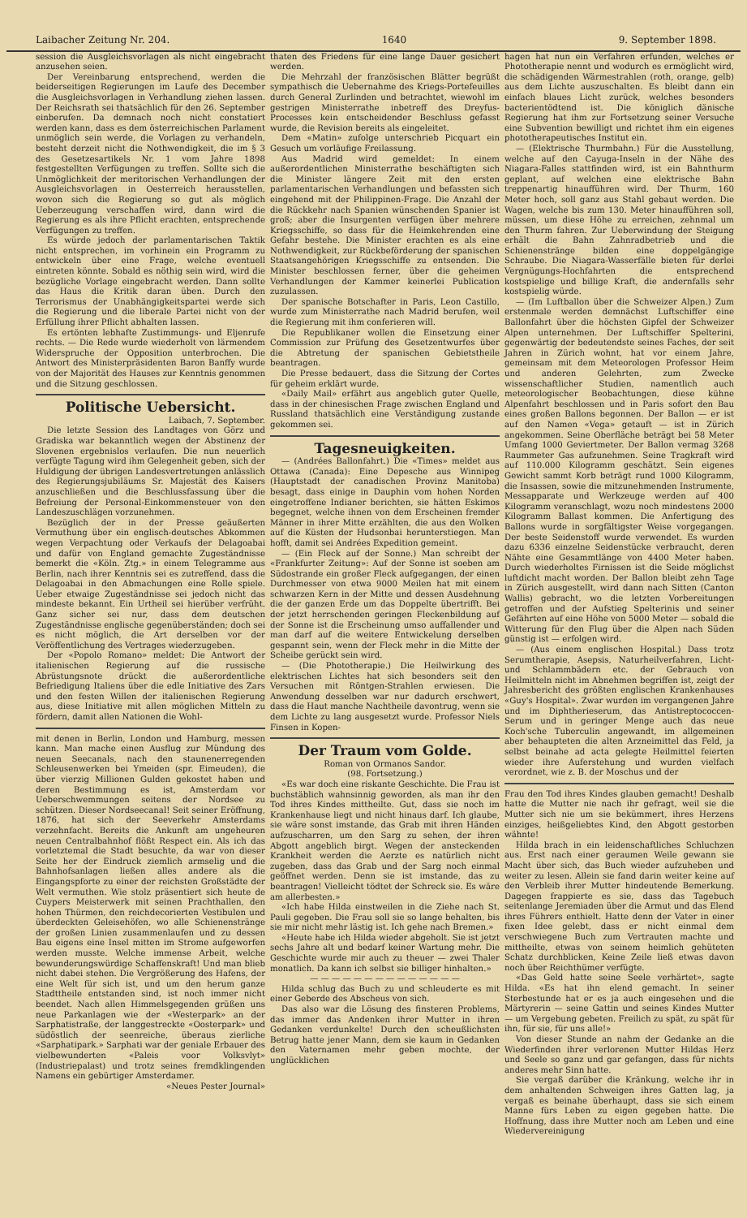Laibacher Zeitung Nr. 204. 1640 9. September 1898.
session die Ausgleichsvorlagen als nicht eingebracht anzusehen seien.
Der Vereinbarung entsprechend, werden die beiderseitigen Regierungen im Laufe des December die Ausgleichsvorlagen in Verhandlung ziehen lassen. Der Reichsrath sei thatsächlich für den 26. September einberufen. Da demnach noch nicht constatiert werden kann, dass es dem österreichischen Parlament unmöglich sein werde, die Vorlagen zu verhandeln, besteht derzeit nicht die Nothwendigkeit, die im § 3 des Gesetzesartikels Nr. 1 vom Jahre 1898 festgestellten Verfügungen zu treffen. Sollte sich die Unmöglichkeit der meritorischen Verhandlungen der Ausgleichsvorlagen in Oesterreich herausstellen, wovon sich die Regierung so gut als möglich Ueberzeugung verschaffen wird, dann wird die Regierung es als ihre Pflicht erachten, entsprechende Verfügungen zu treffen.
Es würde jedoch der parlamentarischen Taktik nicht entsprechen, im vorhinein ein Programm zu entwickeln über eine Frage, welche eventuell eintreten könnte. Sobald es nöthig sein wird, wird die bezügliche Vorlage eingebracht werden. Dann sollte das Haus die Kritik daran üben. Durch den Terrorismus der Unabhängigkeitspartei werde sich die Regierung und die liberale Partei nicht von der Erfüllung ihrer Pflicht abhalten lassen.
Es ertönten lebhafte Zustimmungs- und Eljenrufe rechts. — Die Rede wurde wiederholt von lärmendem Widerspruche der Opposition unterbrochen. Die Antwort des Ministerpräsidenten Baron Banffy wurde von der Majorität des Hauses zur Kenntnis genommen und die Sitzung geschlossen.
Politische Uebersicht.
Laibach, 7. September.
Die letzte Session des Landtages von Görz und Gradiska war bekanntlich wegen der Abstinenz der Slovenen ergebnislos verlaufen. Die nun neuerlich verfügte Tagung wird ihm Gelegenheit geben, sich der Huldigung der übrigen Landesvertretungen anlässlich des Regierungsjubiläums Sr. Majestät des Kaisers anzuschließen und die Beschlussfassung über die Befreiung der Personal-Einkommensteuer von den Landeszuschlägen vorzunehmen.
Bezüglich der in der Presse geäußerten Vermuthung über ein englisch-deutsches Abkommen wegen Verpachtung oder Verkaufs der Delagoabai und dafür von England gemachte Zugeständnisse bemerkt die «Köln. Ztg.» in einem Telegramme aus Berlin, nach ihrer Kenntnis sei es zutreffend, dass die Delagoabai in den Abmachungen eine Rolle spiele. Ueber etwaige Zugeständnisse sei jedoch nicht das mindeste bekannt. Ein Urtheil sei hierüber verfrüht. Ganz sicher sei nur, dass dem deutschen Zugeständnisse englische gegenüberständen; doch sei es nicht möglich, die Art derselben vor der Veröffentlichung des Vertrages wiederzugeben.
Der «Popolo Romano» meldet: Die Antwort der italienischen Regierung auf die russische Abrüstungsnote drückt die außerordentliche Befriedigung Italiens über die edle Initiative des Zars und den festen Willen der italienischen Regierung aus, diese Initiative mit allen möglichen Mitteln zu fördern, damit allen Nationen die Wohl-
mit denen in Berlin, London und Hamburg, messen kann. Man mache einen Ausflug zur Mündung des neuen Seecanals, nach den staunenerregenden Schleusenwerken bei Ymeiden (spr. Eimeuden), die über vierzig Millionen Gulden gekostet haben und deren Bestimmung es ist, Amsterdam vor Ueberschwemmungen seitens der Nordsee zu schützen. Dieser Nordseecanal! Seit seiner Eröffnung, 1876, hat sich der Seeverkehr Amsterdams verzehnfacht. Bereits die Ankunft am ungeheuren neuen Centralbahnhof flößt Respect ein. Als ich das vorletztemal die Stadt besuchte, da war von dieser Seite her der Eindruck ziemlich armselig und die Bahnhofsanlagen ließen alles andere als die Eingangspforte zu einer der reichsten Großstädte der Welt vermuthen. Wie stolz präsentiert sich heute de Cuypers Meisterwerk mit seinen Prachthallen, den hohen Thürmen, den reichdecorierten Vestibulen und überdeckten Geleisehöfen, wo alle Schienenstränge der großen Linien zusammenlaufen und zu dessen Bau eigens eine Insel mitten im Strome aufgeworfen werden musste. Welche immense Arbeit, welche bewunderungswürdige Schaffenskraft! Und man blieb nicht dabei stehen. Die Vergrößerung des Hafens, der eine Welt für sich ist, und um den herum ganze Stadttheile entstanden sind, ist noch immer nicht beendet. Nach allen Himmelsgegenden grüßen uns neue Parkanlagen wie der «Westerpark» an der Sarphatistraße, der langgestreckte «Oosterpark» und südöstlich der seenreiche, überaus zierliche «Sarphatipark.» Sarphati war der geniale Erbauer des vielbewunderten «Paleis voor Volksvlyt» (Industriepalast) und trotz seines fremdklingenden Namens ein gebürtiger Amsterdamer.
«Neues Pester Journal»
thaten des Friedens für eine lange Dauer gesichert werden.
Die Mehrzahl der französischen Blätter begrüßt sympathisch die Uebernahme des Kriegs-Portefeuilles durch General Zurlinden und betrachtet, wiewohl im gestrigen Ministerrathe inbetreff des Dreyfus-Processes kein entscheidender Beschluss gefasst wurde, die Revision bereits als eingeleitet.
Dem «Matin» zufolge unterschrieb Picquart ein Gesuch um vorläufige Freilassung.
Aus Madrid wird gemeldet: In einem außerordentlichen Ministerrathe beschäftigten sich die Minister längere Zeit mit den ersten parlamentarischen Verhandlungen und befassten sich eingehend mit der Philippinen-Frage. Die Anzahl der die Rückkehr nach Spanien wünschenden Spanier ist groß; aber die Insurgenten verfügen über mehrere Kriegsschiffe, so dass für die Heimkehrenden eine Gefahr bestehe. Die Minister erachten es als eine Nothwendigkeit, zur Rückbeförderung der spanischen Staatsangehörigen Kriegsschiffe zu entsenden. Die Minister beschlossen ferner, über die geheimen Verhandlungen der Kammer keinerlei Publication zuzulassen.
Der spanische Botschafter in Paris, Leon Castillo, wurde zum Ministerrathe nach Madrid berufen, weil die Regierung mit ihm conferieren will.
Die Republikaner wollen die Einsetzung einer Commission zur Prüfung des Gesetzentwurfes über die Abtretung der spanischen Gebietstheile beantragen.
Die Presse bedauert, dass die Sitzung der Cortes für geheim erklärt wurde.
«Daily Mail» erfährt aus angeblich guter Quelle, dass in der chinesischen Frage zwischen England und Russland thatsächlich eine Verständigung zustande gekommen sei.
Tagesneuigkeiten.
— (Andrées Ballonfahrt.) Die «Times» meldet aus Ottawa (Canada): Eine Depesche aus Winnipeg (Hauptstadt der canadischen Provinz Manitoba) besagt, dass einige in Dauphin vom hohen Norden eingetroffene Indianer berichten, sie hätten Eskimos begegnet, welche ihnen von dem Erscheinen fremder Männer in ihrer Mitte erzählten, die aus den Wolken auf die Küsten der Hudsonbai herunterstiegen. Man hofft, damit sei Andrées Expedition gemeint.
— (Ein Fleck auf der Sonne.) Man schreibt der «Frankfurter Zeitung»: Auf der Sonne ist soeben am Südostrande ein großer Fleck aufgegangen, der einen Durchmesser von etwa 9000 Meilen hat mit einem schwarzen Kern in der Mitte und dessen Ausdehnung die der ganzen Erde um das Doppelte übertrifft. Bei der jetzt herrschenden geringen Fleckenbildung auf der Sonne ist die Erscheinung umso auffallender und man darf auf die weitere Entwickelung derselben gespannt sein, wenn der Fleck mehr in die Mitte der Scheibe gerückt sein wird.
— (Die Phototherapie.) Die Heilwirkung des elektrischen Lichtes hat sich besonders seit den Versuchen mit Röntgen-Strahlen erwiesen. Die Anwendung desselben war nur dadurch erschwert, dass die Haut manche Nachtheile davontrug, wenn sie dem Lichte zu lang ausgesetzt wurde. Professor Niels Finsen in Kopen-
Der Traum vom Golde.
Roman von Ormanos Sandor.
(98. Fortsetzung.)
«Es war doch eine riskante Geschichte. Die Frau ist buchstäblich wahnsinnig geworden, als man ihr den Tod ihres Kindes mittheilte. Gut, dass sie noch im Krankenhause liegt und nicht hinaus darf. Ich glaube, sie wäre sonst imstande, das Grab mit ihren Händen aufzuscharren, um den Sarg zu sehen, der ihren Abgott angeblich birgt. Wegen der ansteckenden Krankheit werden die Aerzte es natürlich nicht zugeben, dass das Grab und der Sarg noch einmal geöffnet werden. Denn sie ist imstande, das zu beantragen! Vielleicht tödtet der Schreck sie. Es wäre am allerbesten.»
«Ich habe Hilda einstweilen in die Ziehe nach St. Pauli gegeben. Die Frau soll sie so lange behalten, bis sie mir nicht mehr lästig ist. Ich gehe nach Bremen.»
«Heute habe ich Hilda wieder abgeholt. Sie ist jetzt sechs Jahre alt und bedarf keiner Wartung mehr. Die Geschichte wurde mir auch zu theuer — zwei Thaler monatlich. Da kann ich selbst sie billiger hinhalten.»
— — — — — — — — — — — — — —
Hilda schlug das Buch zu und schleuderte es mit einer Geberde des Abscheus von sich.
Das also war die Lösung des finsteren Problems, das immer das Andenken ihrer Mutter in ihren Gedanken verdunkelte! Durch den scheußlichsten Betrug hatte jener Mann, dem sie kaum in Gedanken den Vaternamen mehr geben mochte, der unglücklichen
hagen hat nun ein Verfahren erfunden, welches er Phototherapie nennt und wodurch es ermöglicht wird, die schädigenden Wärmestrahlen (roth, orange, gelb) aus dem Lichte auszuschalten. Es bleibt dann ein einfach blaues Licht zurück, welches besonders bacterientödtend ist. Die königlich dänische Regierung hat ihm zur Fortsetzung seiner Versuche eine Subvention bewilligt und richtet ihm ein eigenes phototherapeutisches Institut ein.
— (Elektrische Thurmbahn.) Für die Ausstellung, welche auf den Cayuga-Inseln in der Nähe des Niagara-Falles stattfinden wird, ist ein Bahnthurm geplant, auf welchen eine elektrische Bahn treppenartig hinaufführen wird. Der Thurm, 160 Meter hoch, soll ganz aus Stahl gebaut werden. Die Wagen, welche bis zum 130. Meter hinaufführen soll, müssen, um diese Höhe zu erreichen, zehnmal um den Thurm fahren. Zur Ueberwindung der Steigung erhält die Bahn Zahnradbetrieb und die Schienenstränge bilden eine doppelgängige Schraube. Die Niagara-Wasserfälle bieten für derlei Vergnügungs-Hochfahrten die entsprechend kostspielige und billige Kraft, die andernfalls sehr kostspielig würde.
— (Im Luftballon über die Schweizer Alpen.) Zum erstenmale werden demnächst Luftschiffer eine Ballonfahrt über die höchsten Gipfel der Schweizer Alpen unternehmen. Der Luftschiffer Spelterini, gegenwärtig der bedeutendste seines Faches, der seit Jahren in Zürich wohnt, hat vor einem Jahre, gemeinsam mit dem Meteorologen Professor Heim und anderen Gelehrten, zum Zwecke wissenschaftlicher Studien, namentlich auch meteorologischer Beobachtungen, diese kühne Alpenfahrt beschlossen und in Paris sofort den Bau eines großen Ballons begonnen. Der Ballon — er ist auf den Namen «Vega» getauft — ist in Zürich angekommen. Seine Oberfläche beträgt bei 58 Meter Umfang 1000 Geviertmeter. Der Ballon vermag 3268 Raummeter Gas aufzunehmen. Seine Tragkraft wird auf 110.000 Kilogramm geschätzt. Sein eigenes Gewicht sammt Korb beträgt rund 1000 Kilogramm, die Insassen, sowie die mitzunehmenden Instrumente, Messapparate und Werkzeuge werden auf 400 Kilogramm veranschlagt, wozu noch mindestens 2000 Kilogramm Ballast kommen. Die Anfertigung des Ballons wurde in sorgfältigster Weise vorgegangen. Der beste Seidenstoff wurde verwendet. Es wurden dazu 6336 einzelne Seidenstücke verbraucht, deren Nähte eine Gesammtlänge von 4400 Meter haben. Durch wiederholtes Firnissen ist die Seide möglichst luftdicht macht worden. Der Ballon bleibt zehn Tage in Zürich ausgestellt, wird dann nach Sitten (Canton Wallis) gebracht, wo die letzten Vorbereitungen getroffen und der Aufstieg Spelterinis und seiner Gefährten auf eine Höhe von 5000 Meter — sobald die Witterung für den Flug über die Alpen nach Süden günstig ist — erfolgen wird.
— (Aus einem englischen Hospital.) Dass trotz Serumtherapie, Asepsis, Naturheilverfahren, Licht- und Schlammbädern etc. der Gebrauch von Heilmitteln nicht im Abnehmen begriffen ist, zeigt der Jahresbericht des größten englischen Krankenhauses «Guy's Hospital». Zwar wurden im vergangenen Jahre und im Diphtherieserum, das Antistreptococcen-Serum und in geringer Menge auch das neue Koch'sche Tuberculin angewandt, im allgemeinen aber behaupteten die alten Arzneimittel das Feld, ja selbst beinahe ad acta gelegte Heilmittel feierten wieder ihre Auferstehung und wurden vielfach verordnet, wie z. B. der Moschus und der
Frau den Tod ihres Kindes glauben gemacht! Deshalb hatte die Mutter nie nach ihr gefragt, weil sie die Mutter sich nie um sie bekümmert, ihres Herzens einziges, heißgeliebtes Kind, den Abgott gestorben wähnte!
Hilda brach in ein leidenschaftliches Schluchzen aus. Erst nach einer geraumen Weile gewann sie Macht über sich, das Buch wieder aufzuheben und weiter zu lesen. Allein sie fand darin weiter keine auf den Verbleib ihrer Mutter hindeutende Bemerkung. Dagegen frappierte es sie, dass das Tagebuch seitenlange Jeremiaden über die Armut und das Elend ihres Führers enthielt. Hatte denn der Vater in einer fixen Idee gelebt, dass er nicht einmal dem verschwiegene Buch zum Vertrauten machte und mittheilte, etwas von seinem heimlich gehüteten Schatz durchblicken, Keine Zeile ließ etwas davon noch über Reichthümer verfügte.
«Das Geld hatte seine Seele verhärtet», sagte Hilda. «Es hat ihn elend gemacht. In seiner Sterbestunde hat er es ja auch eingesehen und die Märtyrerin — seine Gattin und seines Kindes Mutter — um Vergebung gebeten. Freilich zu spät, zu spät für ihn, für sie, für uns alle!»
Von dieser Stunde an nahm der Gedanke an die Wiederfinden ihrer verlorenen Mutter Hildas Herz und Seele so ganz und gar gefangen, dass für nichts anderes mehr Sinn hatte.
Sie vergaß darüber die Kränkung, welche ihr in dem anhaltenden Schweigen ihres Gatten lag, ja vergaß es beinahe überhaupt, dass sie sich einem Manne fürs Leben zu eigen gegeben hatte. Die Hoffnung, dass ihre Mutter noch am Leben und eine Wiedervereinigung